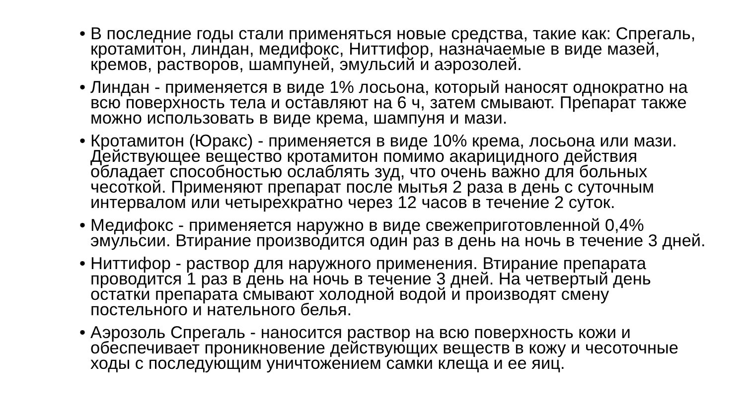• В последние годы стали применяться новые средства, такие как: Спрегаль,
кротамитон, линдан, медифокс, Ниттифор, назначаемые в виде мазей,
кремов, растворов, шампуней, эмульсий и аэрозолей.
• Линдан - применяется в виде 1% лосьона, который наносят однократно на
всю поверхность тела и оставляют на 6 ч, затем смывают. Препарат также
можно использовать в виде крема, шампуня и мази.
• Кротамитон (Юракс) - применяется в виде 10% крема, лосьона или мази.
Действующее вещество кротамитон помимо акарицидного действия
обладает способностью ослаблять зуд, что очень важно для больных
чесоткой. Применяют препарат после мытья 2 раза в день с суточным
интервалом или четырехкратно через 12 часов в течение 2 суток.
• Медифокс - применяется наружно в виде свежеприготовленной 0,4%
эмульсии. Втирание производится один раз в день на ночь в течение 3 дней.
• Ниттифор - раствор для наружного применения. Втирание препарата
проводится 1 раз в день на ночь в течение 3 дней. На четвертый день
остатки препарата смывают холодной водой и производят смену
постельного и нательного белья.
• Аэрозоль Спрегаль - наносится раствор на всю поверхность кожи и
обеспечивает проникновение действующих веществ в кожу и чесоточные
ходы с последующим уничтожением самки клеща и ее яиц.